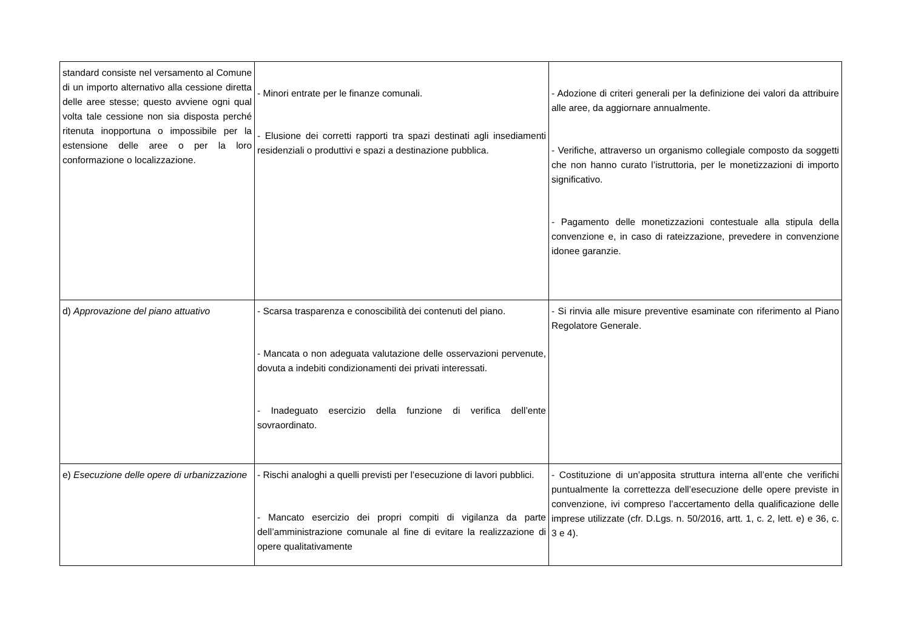| standard consiste nel versamento al Comune di un importo alternativo alla cessione diretta delle aree stesse; questo avviene ogni qual volta tale cessione non sia disposta perché ritenuta inopportuna o impossibile per la estensione delle aree o per la loro conformazione o localizzazione. | - Minori entrate per le finanze comunali. - Elusione dei corretti rapporti tra spazi destinati agli insediamenti residenziali o produttivi e spazi a destinazione pubblica. | - Adozione di criteri generali per la definizione dei valori da attribuire alle aree, da aggiornare annualmente. - Verifiche, attraverso un organismo collegiale composto da soggetti che non hanno curato l’istruttoria, per le monetizzazioni di importo significativo. - Pagamento delle monetizzazioni contestuale alla stipula della convenzione e, in caso di rateizzazione, prevedere in convenzione idonee garanzie. |
| d) Approvazione del piano attuativo | - Scarsa trasparenza e conoscibilità dei contenuti del piano. - Mancata o non adeguata valutazione delle osservazioni pervenute, dovuta a indebiti condizionamenti dei privati interessati. - Inadeguato esercizio della funzione di verifica dell’ente sovraordinato. | - Si rinvia alle misure preventive esaminate con riferimento al Piano Regolatore Generale. |
| e) Esecuzione delle opere di urbanizzazione | - Rischi analoghi a quelli previsti per l’esecuzione di lavori pubblici. - Mancato esercizio dei propri compiti di vigilanza da parte dell’amministrazione comunale al fine di evitare la realizzazione di opere qualitativamente | - Costituzione di un’apposita struttura interna all’ente che verifichi puntualmente la correttezza dell’esecuzione delle opere previste in convenzione, ivi compreso l’accertamento della qualificazione delle imprese utilizzate (cfr. D.Lgs. n. 50/2016, artt. 1, c. 2, lett. e) e 36, c. 3 e 4). |